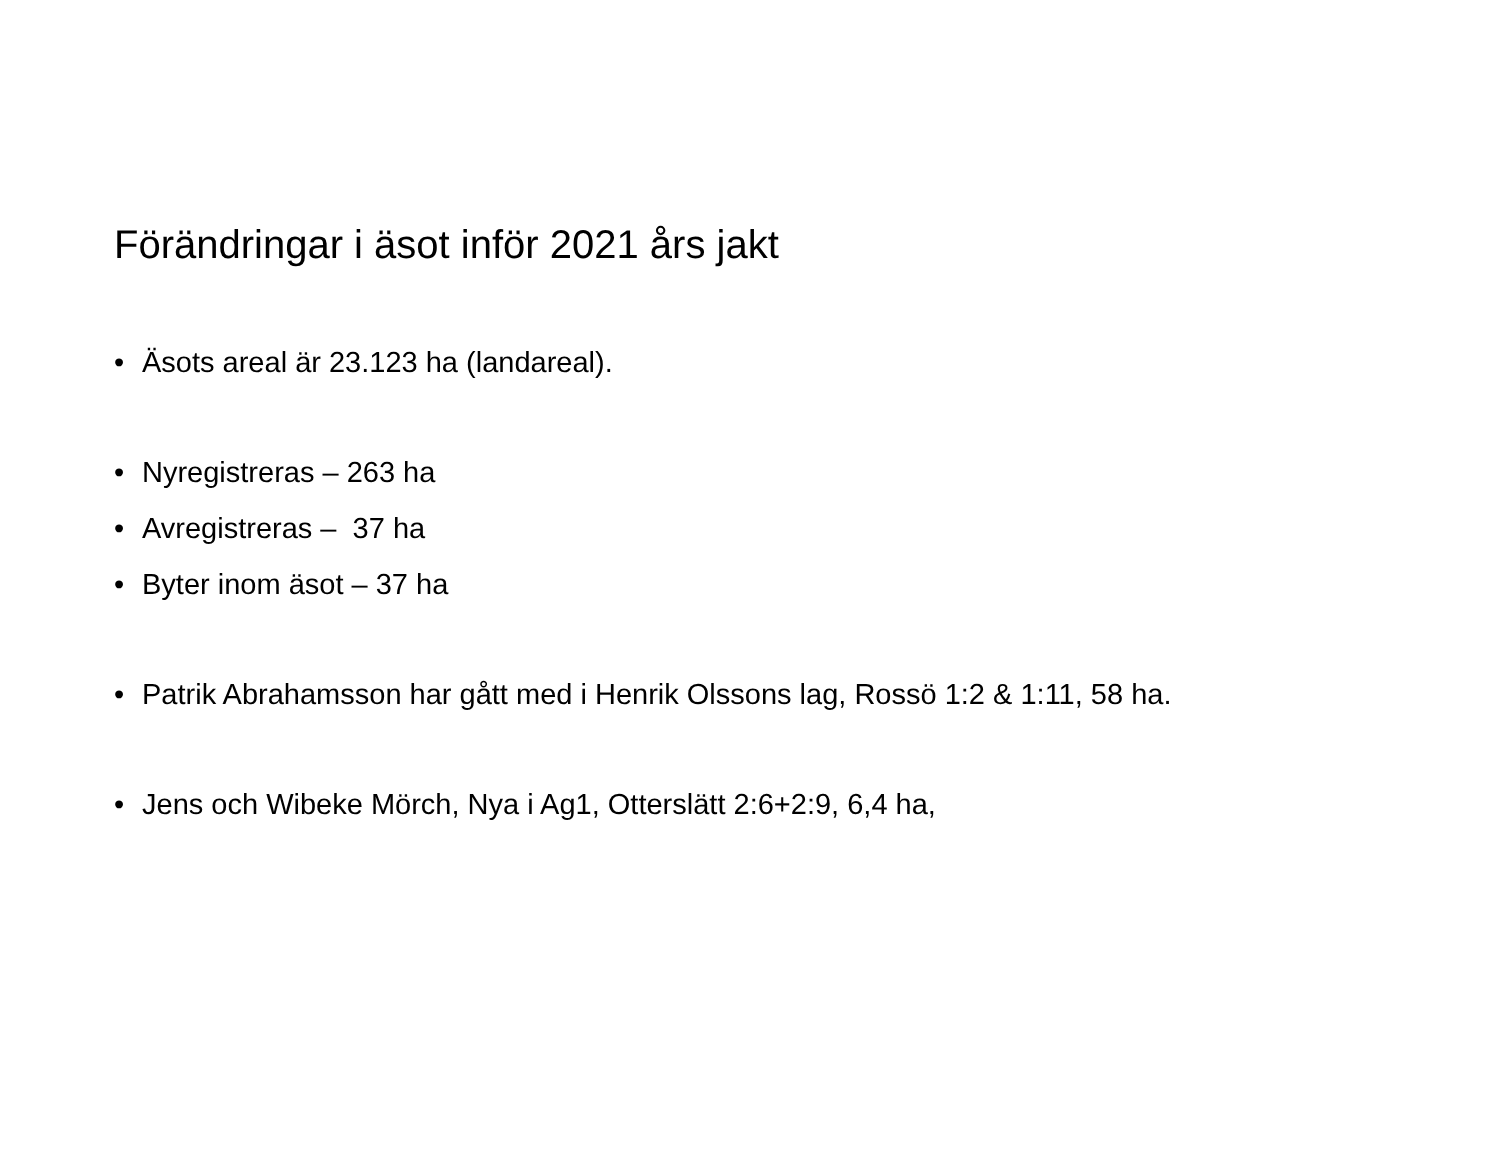Förändringar i äsot inför 2021 års jakt
• Äsots areal är 23.123 ha (landareal).
• Nyregistreras – 263 ha
• Avregistreras – 37 ha
• Byter inom äsot – 37 ha
• Patrik Abrahamsson har gått med i Henrik Olssons lag, Rossö 1:2 & 1:11, 58 ha.
• Jens och Wibeke Mörch, Nya i Ag1, Otterslätt 2:6+2:9, 6,4 ha,